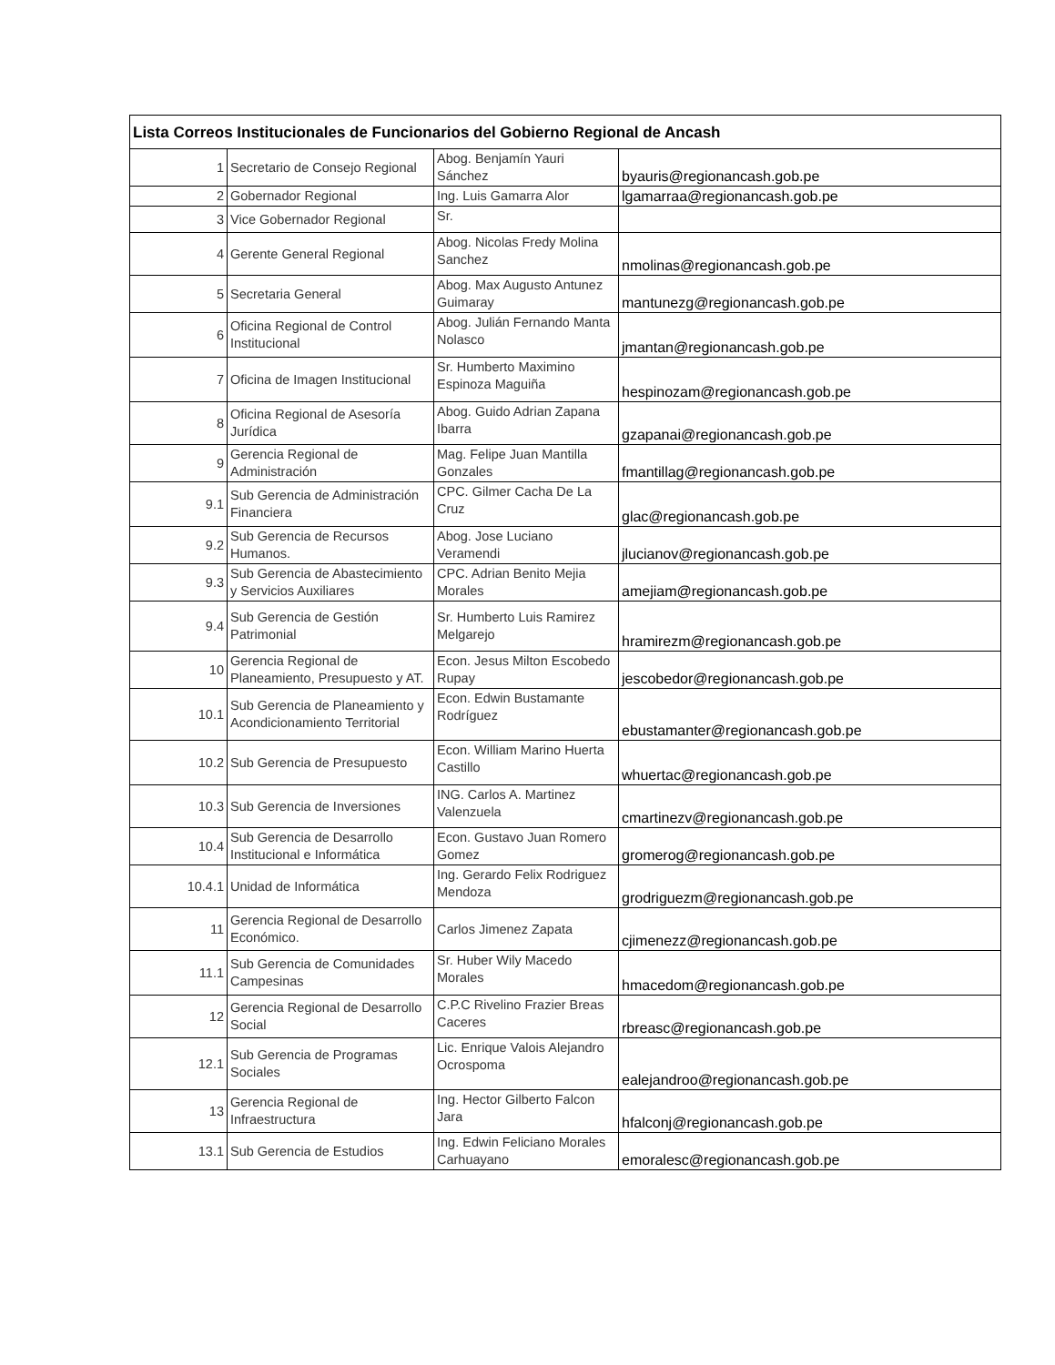| Lista Correos Institucionales de Funcionarios del Gobierno Regional de Ancash | | | |
| --- | --- | --- | --- |
| 1 | Secretario de Consejo Regional | Abog. Benjamín Yauri Sánchez | byauris@regionancash.gob.pe |
| 2 | Gobernador Regional | Ing. Luis Gamarra Alor | lgamarraa@regionancash.gob.pe |
| 3 | Vice Gobernador Regional | Sr. | |
| 4 | Gerente General Regional | Abog. Nicolas Fredy Molina Sanchez | nmolinas@regionancash.gob.pe |
| 5 | Secretaria General | Abog. Max Augusto Antunez Guimaray | mantunezg@regionancash.gob.pe |
| 6 | Oficina Regional de Control Institucional | Abog. Julián Fernando Manta Nolasco | jmantan@regionancash.gob.pe |
| 7 | Oficina de Imagen Institucional | Sr. Humberto Maximino Espinoza Maguiña | hespinozam@regionancash.gob.pe |
| 8 | Oficina Regional de Asesoría Jurídica | Abog. Guido Adrian Zapana Ibarra | gzapanai@regionancash.gob.pe |
| 9 | Gerencia Regional de Administración | Mag. Felipe Juan Mantilla Gonzales | fmantillag@regionancash.gob.pe |
| 9.1 | Sub Gerencia de Administración Financiera | CPC. Gilmer Cacha De La Cruz | glac@regionancash.gob.pe |
| 9.2 | Sub Gerencia de Recursos Humanos. | Abog. Jose Luciano Veramendi | jlucianov@regionancash.gob.pe |
| 9.3 | Sub Gerencia de Abastecimiento y Servicios Auxiliares | CPC. Adrian Benito Mejia Morales | amejiam@regionancash.gob.pe |
| 9.4 | Sub Gerencia de Gestión Patrimonial | Sr. Humberto Luis Ramirez Melgarejo | hramirezm@regionancash.gob.pe |
| 10 | Gerencia Regional de Planeamiento, Presupuesto y AT. | Econ. Jesus Milton Escobedo Rupay | jescobedor@regionancash.gob.pe |
| 10.1 | Sub Gerencia de Planeamiento y Acondicionamiento Territorial | Econ. Edwin Bustamante Rodríguez | ebustamanter@regionancash.gob.pe |
| 10.2 | Sub Gerencia de Presupuesto | Econ. William Marino Huerta Castillo | whuertac@regionancash.gob.pe |
| 10.3 | Sub Gerencia de Inversiones | ING. Carlos A. Martinez Valenzuela | cmartinezv@regionancash.gob.pe |
| 10.4 | Sub Gerencia de Desarrollo Institucional e Informática | Econ. Gustavo Juan Romero Gomez | gromerog@regionancash.gob.pe |
| 10.4.1 | Unidad de Informática | Ing. Gerardo Felix Rodriguez Mendoza | grodriguezm@regionancash.gob.pe |
| 11 | Gerencia Regional de Desarrollo Económico. | Carlos Jimenez Zapata | cjimenezz@regionancash.gob.pe |
| 11.1 | Sub Gerencia de Comunidades Campesinas | Sr. Huber Wily Macedo Morales | hmacedom@regionancash.gob.pe |
| 12 | Gerencia Regional de Desarrollo Social | C.P.C Rivelino Frazier Breas Caceres | rbreasc@regionancash.gob.pe |
| 12.1 | Sub Gerencia de Programas Sociales | Lic. Enrique Valois Alejandro Ocrospoma | ealejandroo@regionancash.gob.pe |
| 13 | Gerencia Regional de Infraestructura | Ing. Hector Gilberto Falcon Jara | hfalconj@regionancash.gob.pe |
| 13.1 | Sub Gerencia de Estudios | Ing. Edwin Feliciano Morales Carhuayano | emoralesc@regionancash.gob.pe |